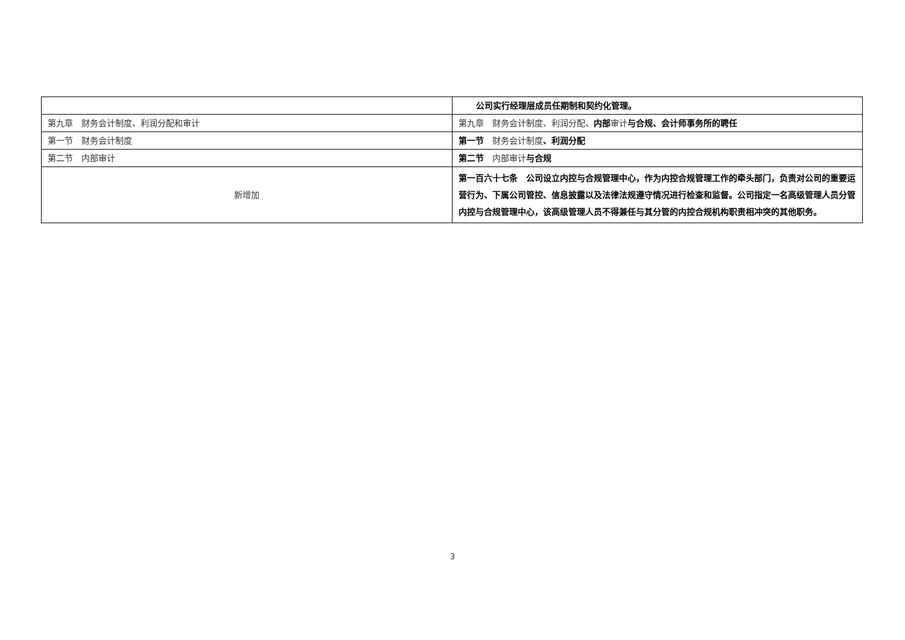| | 公司实行经理层成员任期制和契约化管理。 |
| 第九章 财务会计制度、利润分配和审计 | 第九章 财务会计制度、利润分配、 内部 审计 与合规、会计师事务所的聘任 |
| 第一节 财务会计制度 | 第一节 财务会计制度 、利润分配 |
| 第二节 内部审计 | 第二节 内部审计 与合规 |
| 新增加 | 第一百六十七条 公司设立内控与合规管理中心，作为内控合规管理工作的牵头部门，负责对公司的重要运营行为、下属公司管控、信息披露以及法律法规遵守情况进行检查和监督。公司指定一名高级管理人员分管内控与合规管理中心，该高级管理人员不得兼任与其分管的内控合规机构职责相冲突的其他职务。 |
3